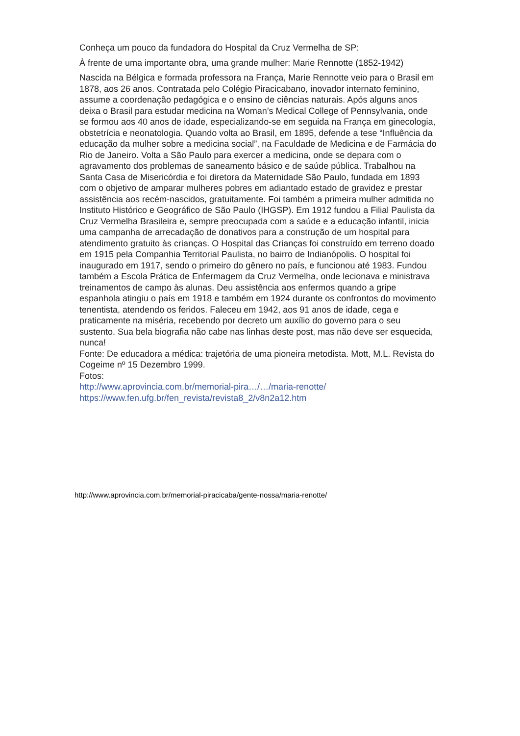Conheça um pouco da fundadora do Hospital da Cruz Vermelha de SP:
À frente de uma importante obra, uma grande mulher: Marie Rennotte (1852-1942)
Nascida na Bélgica e formada professora na França, Marie Rennotte veio para o Brasil em 1878, aos 26 anos. Contratada pelo Colégio Piracicabano, inovador internato feminino, assume a coordenação pedagógica e o ensino de ciências naturais. Após alguns anos deixa o Brasil para estudar medicina na Woman’s Medical College of Pennsylvania, onde se formou aos 40 anos de idade, especializando-se em seguida na França em ginecologia, obstetrícia e neonatologia. Quando volta ao Brasil, em 1895, defende a tese “Influência da educação da mulher sobre a medicina social”, na Faculdade de Medicina e de Farmácia do Rio de Janeiro. Volta a São Paulo para exercer a medicina, onde se depara com o agravamento dos problemas de saneamento básico e de saúde pública. Trabalhou na Santa Casa de Misericórdia e foi diretora da Maternidade São Paulo, fundada em 1893 com o objetivo de amparar mulheres pobres em adiantado estado de gravidez e prestar assistência aos recém-nascidos, gratuitamente. Foi também a primeira mulher admitida no Instituto Histórico e Geográfico de São Paulo (IHGSP). Em 1912 fundou a Filial Paulista da Cruz Vermelha Brasileira e, sempre preocupada com a saúde e a educação infantil, inicia uma campanha de arrecadação de donativos para a construção de um hospital para atendimento gratuito às crianças. O Hospital das Crianças foi construído em terreno doado em 1915 pela Companhia Territorial Paulista, no bairro de Indianópolis. O hospital foi inaugurado em 1917, sendo o primeiro do gênero no país, e funcionou até 1983. Fundou também a Escola Prática de Enfermagem da Cruz Vermelha, onde lecionava e ministrava treinamentos de campo às alunas. Deu assistência aos enfermos quando a gripe espanhola atingiu o país em 1918 e também em 1924 durante os confrontos do movimento tenentista, atendendo os feridos. Faleceu em 1942, aos 91 anos de idade, cega e praticamente na miséria, recebendo por decreto um auxílio do governo para o seu sustento. Sua bela biografia não cabe nas linhas deste post, mas não deve ser esquecida, nunca!
Fonte: De educadora a médica: trajetória de uma pioneira metodista. Mott, M.L. Revista do Cogeime nº 15 Dezembro 1999.
Fotos:
http://www.aprovincia.com.br/memorial-pira…/…/maria-renotte/
https://www.fen.ufg.br/fen_revista/revista8_2/v8n2a12.htm
http://www.aprovincia.com.br/memorial-piracicaba/gente-nossa/maria-renotte/